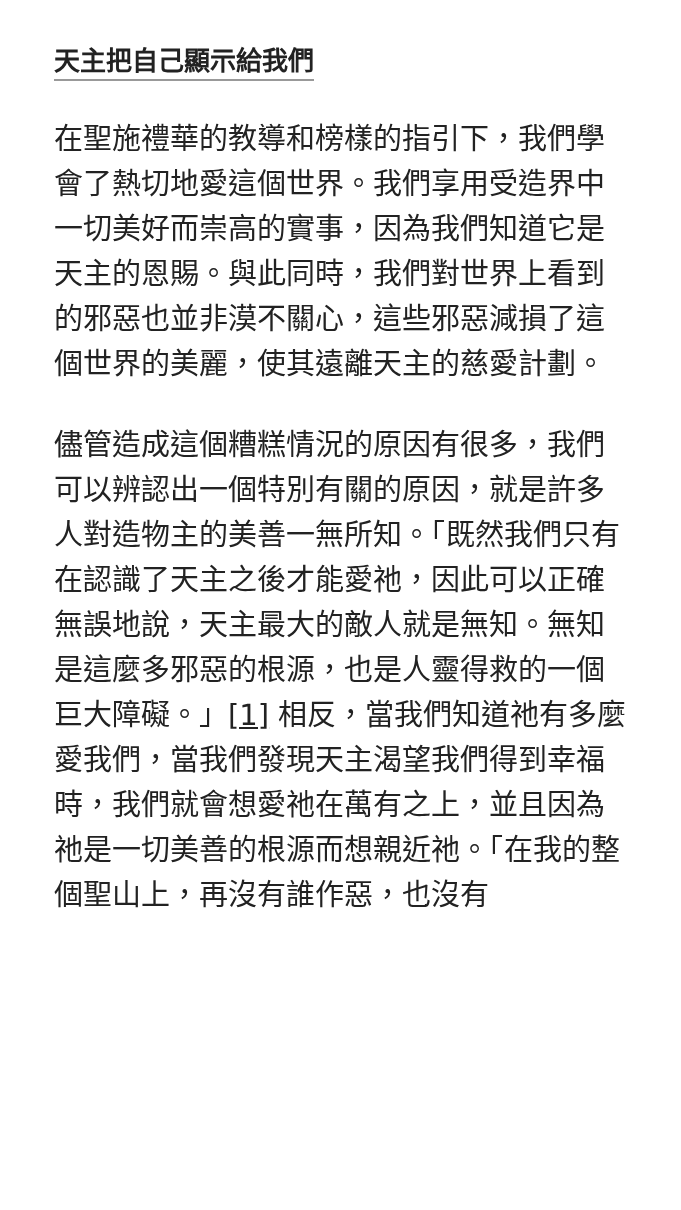天主把自己顯示給我們
在聖施禮華的教導和榜樣的指引下，我們學會了熱切地愛這個世界。我們享用受造界中一切美好而崇高的實事，因為我們知道它是天主的恩賜。與此同時，我們對世界上看到的邪惡也並非漠不關心，這些邪惡減損了這個世界的美麗，使其遠離天主的慈愛計劃。
儘管造成這個糟糕情況的原因有很多，我們可以辨認出一個特別有關的原因，就是許多人對造物主的美善一無所知。「既然我們只有在認識了天主之後才能愛祂，因此可以正確無誤地說，天主最大的敵人就是無知。無知是這麼多邪惡的根源，也是人靈得救的一個巨大障礙。」[1] 相反，當我們知道祂有多麼愛我們，當我們發現天主渴望我們得到幸福時，我們就會想愛祂在萬有之上，並且因為祂是一切美善的根源而想親近祂。「在我的整個聖山上，再沒有誰作惡，也沒有